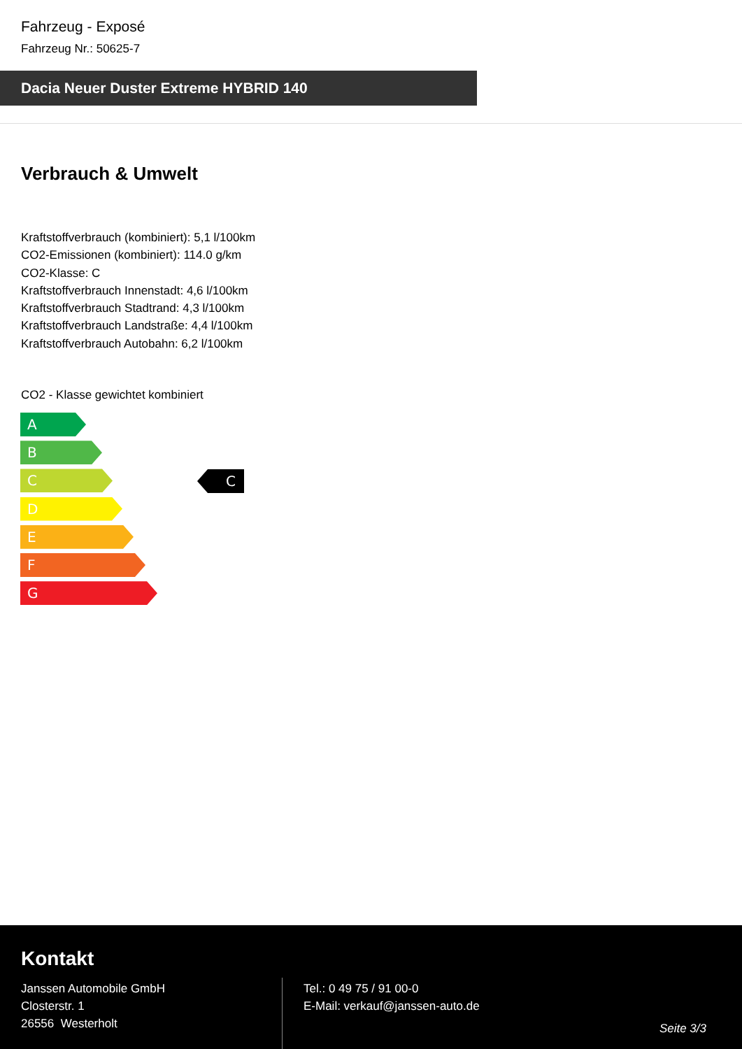Fahrzeug - Exposé
Fahrzeug Nr.: 50625-7
Dacia Neuer Duster Extreme HYBRID 140
Verbrauch & Umwelt
Kraftstoffverbrauch (kombiniert): 5,1 l/100km
CO2-Emissionen (kombiniert): 114.0 g/km
CO2-Klasse: C
Kraftstoffverbrauch Innenstadt: 4,6 l/100km
Kraftstoffverbrauch Stadtrand: 4,3 l/100km
Kraftstoffverbrauch Landstraße: 4,4 l/100km
Kraftstoffverbrauch Autobahn: 6,2 l/100km
CO2 - Klasse gewichtet kombiniert
A
B
C
D
E
F
G
C
Kontakt
Janssen Automobile GmbH
Closterstr. 1
26556 Westerholt
Tel.: 0 49 75 / 91 00-0
E-Mail: verkauf@janssen-auto.de
Seite 3/3